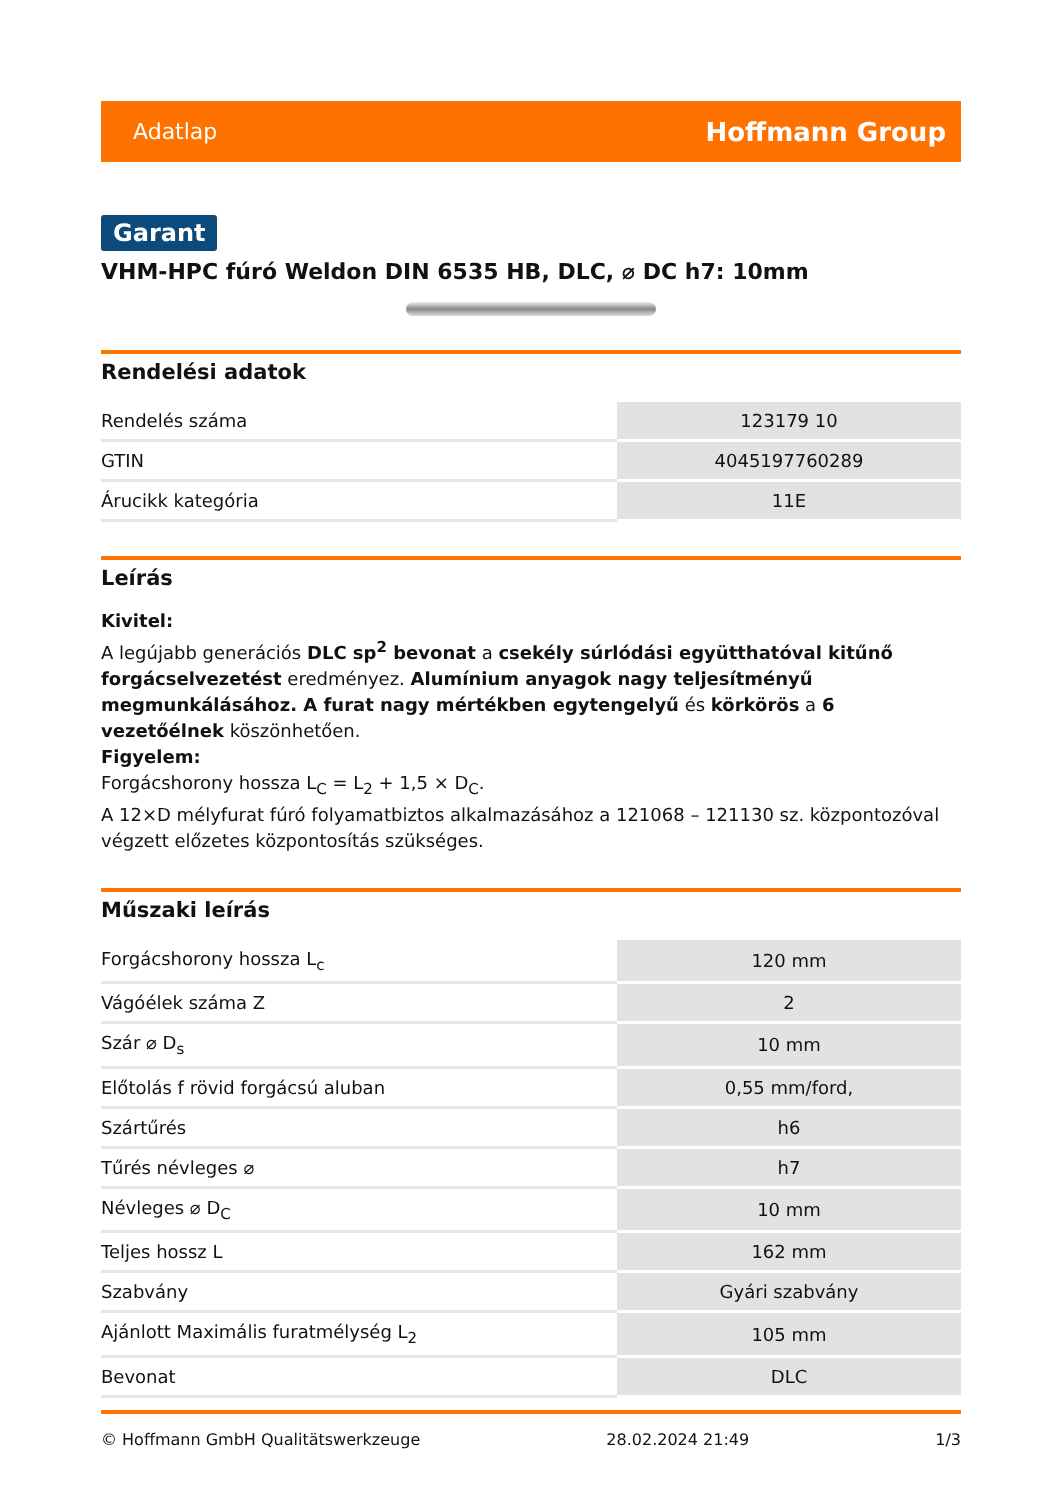Adatlap Hoffmann Group
Garant
VHM-HPC fúró Weldon DIN 6535 HB, DLC, ⌀ DC h7: 10mm
Rendelési adatok
| Rendelés száma | 123179 10 |
| GTIN | 4045197760289 |
| Árucikk kategória | 11E |
Leírás
Kivitel:
A legújabb generációs DLC sp<sup>2</sup> bevonat a csekély súrlódási együtthatóval kitűnő forgácselvezetést eredményez. Alumínium anyagok nagy teljesítményű megmunkálásához. A furat nagy mértékben egytengelyű és körkörös a 6 vezetőélnek köszönhetően.
Figyelem:
Forgácshorony hossza L<sub>C</sub> = L<sub>2</sub> + 1,5 × D<sub>C</sub>.
A 12×D mélyfurat fúró folyamatbiztos alkalmazásához a 121068 – 121130 sz. központozóval végzett előzetes központosítás szükséges.
Műszaki leírás
| Forgácshorony hossza L<sub>c</sub> | 120 mm |
| Vágóélek száma Z | 2 |
| Szár ⌀ D<sub>s</sub> | 10 mm |
| Előtolás f rövid forgácsú aluban | 0,55 mm/ford, |
| Szártűrés | h6 |
| Tűrés névleges ⌀ | h7 |
| Névleges ⌀ D<sub>C</sub> | 10 mm |
| Teljes hossz L | 162 mm |
| Szabvány | Gyári szabvány |
| Ajánlott Maximális furatmélység L<sub>2</sub> | 105 mm |
| Bevonat | DLC |
© Hoffmann GmbH Qualitätswerkzeuge 28.02.2024 21:49 1/3